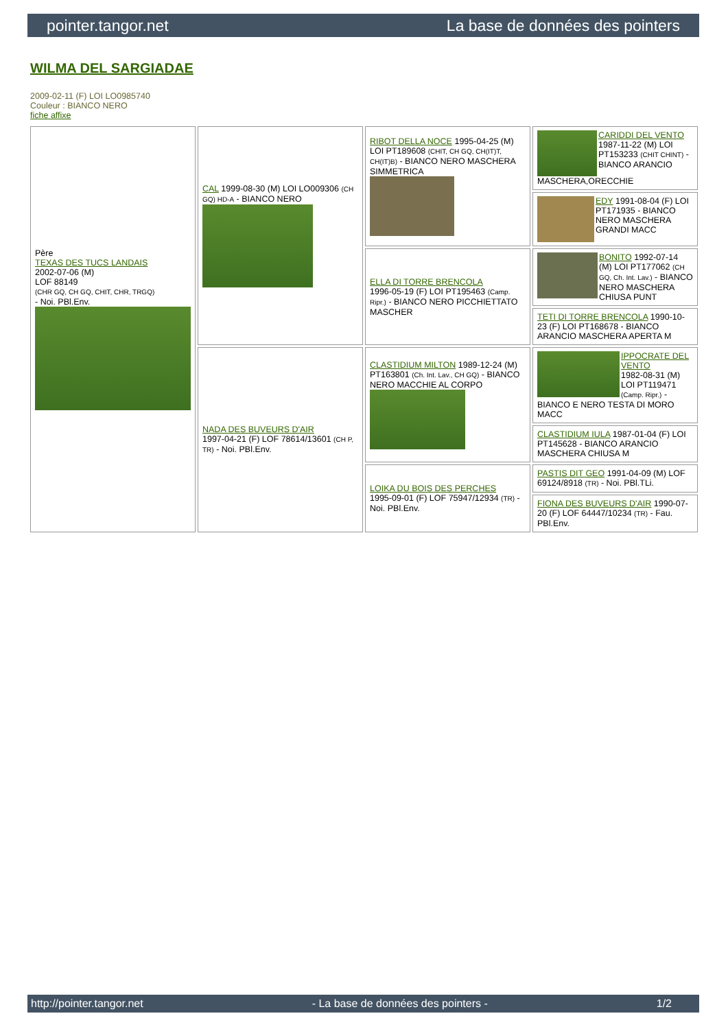pointer.tangor.net La base de données des pointers
WILMA DEL SARGIADAE
2009-02-11 (F) LOI LO0985740
Couleur : BIANCO NERO
fiche affixe
| Père TEXAS DES TUCS LANDAIS 2002-07-06 (M) LOF 88149 (CHR GQ, CH GQ, CHIT, CHR, TRGQ) - Noi. PBl.Env. | CAL 1999-08-30 (M) LOI LO009306 (CH GQ) HD-A - BIANCO NERO | RIBOT DELLA NOCE 1995-04-25 (M) LOI PT189608 (CHIT, CH GQ, CH(IT)T, CH(IT)B) - BIANCO NERO MASCHERA SIMMETRICA | CARIDDI DEL VENTO 1987-11-22 (M) LOI PT153233 (CHIT CHINT) - BIANCO ARANCIO MASCHERA,ORECCHIE |
| | | | EDY 1991-08-04 (F) LOI PT171935 - BIANCO NERO MASCHERA GRANDI MACC |
| | | ELLA DI TORRE BRENCOLA 1996-05-19 (F) LOI PT195463 (Camp. Ripr.) - BIANCO NERO PICCHIETTATO MASCHER | BONITO 1992-07-14 (M) LOI PT177062 (CH GQ, Ch. Int. Lav.) - BIANCO NERO MASCHERA CHIUSA PUNT |
| | | | TETI DI TORRE BRENCOLA 1990-10-23 (F) LOI PT168678 - BIANCO ARANCIO MASCHERA APERTA M |
| | NADA DES BUVEURS D'AIR 1997-04-21 (F) LOF 78614/13601 (CH P, TR) - Noi. PBl.Env. | CLASTIDIUM MILTON 1989-12-24 (M) PT163801 (Ch. Int. Lav., CH GQ) - BIANCO NERO MACCHIE AL CORPO | IPPOCRATE DEL VENTO 1982-08-31 (M) LOI PT119471 (Camp. Ripr.) - BIANCO E NERO TESTA DI MORO MACC |
| | | | CLASTIDIUM IULA 1987-01-04 (F) LOI PT145628 - BIANCO ARANCIO MASCHERA CHIUSA M |
| | | LOIKA DU BOIS DES PERCHES 1995-09-01 (F) LOF 75947/12934 (TR) - Noi. PBl.Env. | PASTIS DIT GEO 1991-04-09 (M) LOF 69124/8918 (TR) - Noi. PBl.TLi. |
| | | | FIONA DES BUVEURS D'AIR 1990-07-20 (F) LOF 64447/10234 (TR) - Fau. PBl.Env. |
http://pointer.tangor.net - La base de données des pointers - 1/2